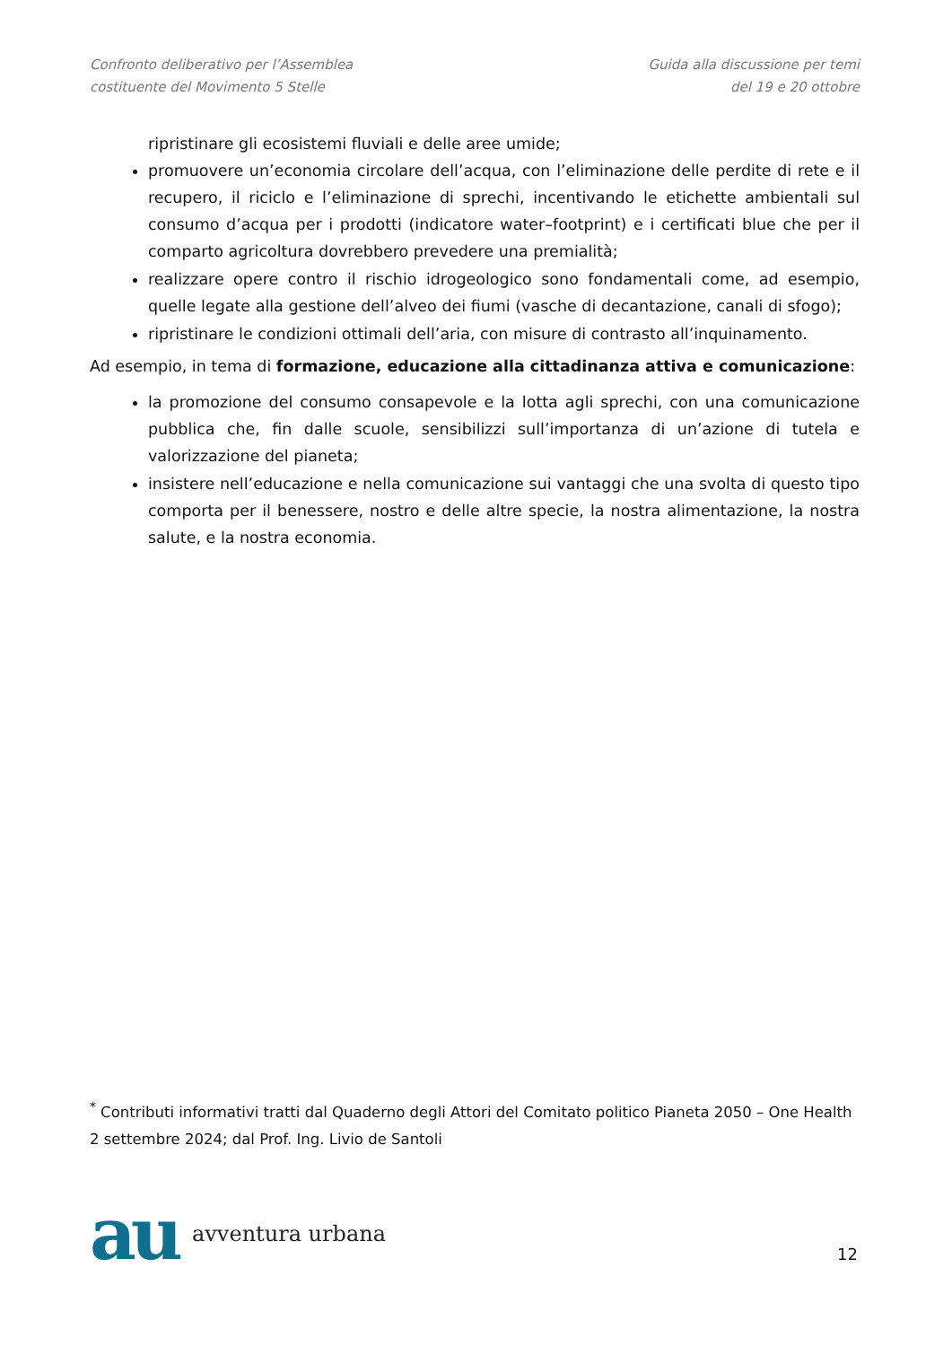Confronto deliberativo per l’Assemblea
costituente del Movimento 5 Stelle
Guida alla discussione per temi
del 19 e 20 ottobre
ripristinare gli ecosistemi fluviali e delle aree umide;
promuovere un’economia circolare dell’acqua, con l’eliminazione delle perdite di rete e il recupero, il riciclo e l’eliminazione di sprechi, incentivando le etichette ambientali sul consumo d’acqua per i prodotti (indicatore water–footprint) e i certificati blue che per il comparto agricoltura dovrebbero prevedere una premialità;
realizzare opere contro il rischio idrogeologico sono fondamentali come, ad esempio, quelle legate alla gestione dell’alveo dei fiumi (vasche di decantazione, canali di sfogo);
ripristinare le condizioni ottimali dell’aria, con misure di contrasto all’inquinamento.
Ad esempio, in tema di formazione, educazione alla cittadinanza attiva e comunicazione:
la promozione del consumo consapevole e la lotta agli sprechi, con una comunicazione pubblica che, fin dalle scuole, sensibilizzi sull’importanza di un’azione di tutela e valorizzazione del pianeta;
insistere nell’educazione e nella comunicazione sui vantaggi che una svolta di questo tipo comporta per il benessere, nostro e delle altre specie, la nostra alimentazione, la nostra salute, e la nostra economia.
<sup>*</sup> Contributi informativi tratti dal Quaderno degli Attori del Comitato politico Pianeta 2050 – One Health 2 settembre 2024; dal Prof. Ing. Livio de Santoli
au avventura urbana
12